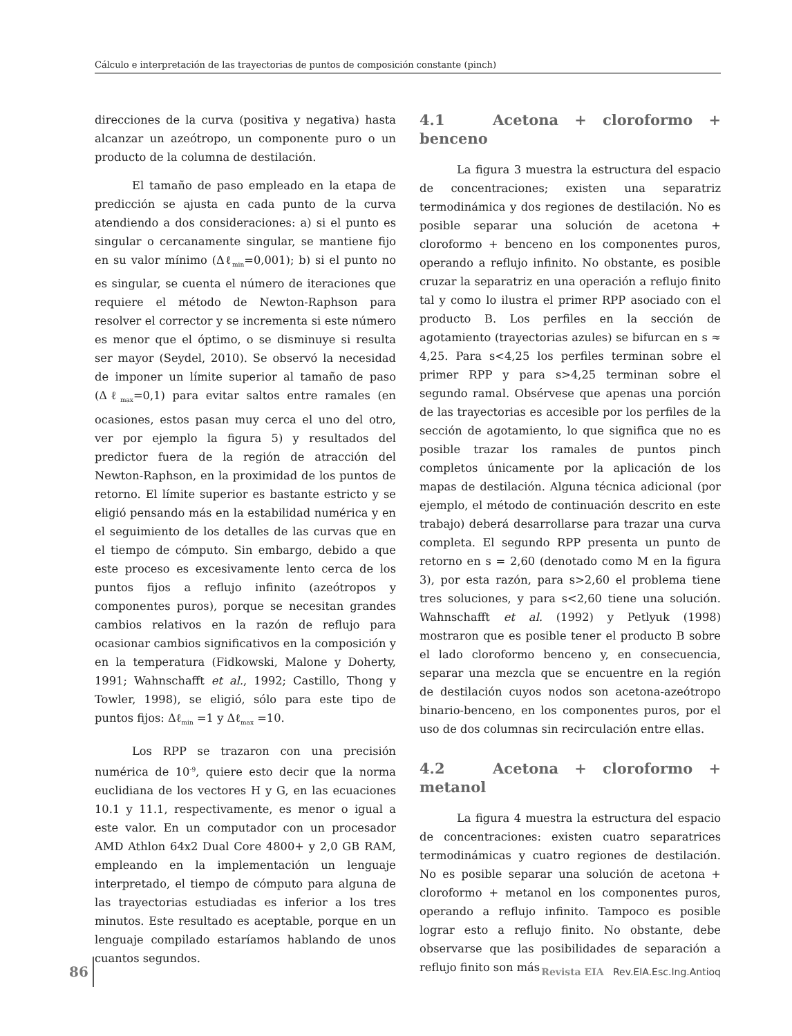Cálculo e interpretación de las trayectorias de puntos de composición constante (pinch)
direcciones de la curva (positiva y negativa) hasta alcanzar un azeótropo, un componente puro o un producto de la columna de destilación.
El tamaño de paso empleado en la etapa de predicción se ajusta en cada punto de la curva atendiendo a dos consideraciones: a) si el punto es singular o cercanamente singular, se mantiene fijo en su valor mínimo (Δℓ<sub>min</sub>=0,001); b) si el punto no es singular, se cuenta el número de iteraciones que requiere el método de Newton-Raphson para resolver el corrector y se incrementa si este número es menor que el óptimo, o se disminuye si resulta ser mayor (Seydel, 2010). Se observó la necesidad de imponer un límite superior al tamaño de paso (Δℓ<sub>max</sub>=0,1) para evitar saltos entre ramales (en ocasiones, estos pasan muy cerca el uno del otro, ver por ejemplo la figura 5) y resultados del predictor fuera de la región de atracción del Newton-Raphson, en la proximidad de los puntos de retorno. El límite superior es bastante estricto y se eligió pensando más en la estabilidad numérica y en el seguimiento de los detalles de las curvas que en el tiempo de cómputo. Sin embargo, debido a que este proceso es excesivamente lento cerca de los puntos fijos a reflujo infinito (azeótropos y componentes puros), porque se necesitan grandes cambios relativos en la razón de reflujo para ocasionar cambios significativos en la composición y en la temperatura (Fidkowski, Malone y Doherty, 1991; Wahnschafft et al., 1992; Castillo, Thong y Towler, 1998), se eligió, sólo para este tipo de puntos fijos: Δℓ<sub>min</sub> =1 y Δℓ<sub>max</sub> =10.
Los RPP se trazaron con una precisión numérica de 10<sup>-9</sup>, quiere esto decir que la norma euclidiana de los vectores H y G, en las ecuaciones 10.1 y 11.1, respectivamente, es menor o igual a este valor. En un computador con un procesador AMD Athlon 64x2 Dual Core 4800+ y 2,0 GB RAM, empleando en la implementación un lenguaje interpretado, el tiempo de cómputo para alguna de las trayectorias estudiadas es inferior a los tres minutos. Este resultado es aceptable, porque en un lenguaje compilado estaríamos hablando de unos cuantos segundos.
4.1 Acetona + cloroformo + benceno
La figura 3 muestra la estructura del espacio de concentraciones; existen una separatriz termodinámica y dos regiones de destilación. No es posible separar una solución de acetona + cloroformo + benceno en los componentes puros, operando a reflujo infinito. No obstante, es posible cruzar la separatriz en una operación a reflujo finito tal y como lo ilustra el primer RPP asociado con el producto B. Los perfiles en la sección de agotamiento (trayectorias azules) se bifurcan en s ≈ 4,25. Para s<4,25 los perfiles terminan sobre el primer RPP y para s>4,25 terminan sobre el segundo ramal. Obsérvese que apenas una porción de las trayectorias es accesible por los perfiles de la sección de agotamiento, lo que significa que no es posible trazar los ramales de puntos pinch completos únicamente por la aplicación de los mapas de destilación. Alguna técnica adicional (por ejemplo, el método de continuación descrito en este trabajo) deberá desarrollarse para trazar una curva completa. El segundo RPP presenta un punto de retorno en s = 2,60 (denotado como M en la figura 3), por esta razón, para s>2,60 el problema tiene tres soluciones, y para s<2,60 tiene una solución. Wahnschafft et al. (1992) y Petlyuk (1998) mostraron que es posible tener el producto B sobre el lado cloroformo benceno y, en consecuencia, separar una mezcla que se encuentre en la región de destilación cuyos nodos son acetona-azeótropo binario-benceno, en los componentes puros, por el uso de dos columnas sin recirculación entre ellas.
4.2 Acetona + cloroformo + metanol
La figura 4 muestra la estructura del espacio de concentraciones: existen cuatro separatrices termodinámicas y cuatro regiones de destilación. No es posible separar una solución de acetona + cloroformo + metanol en los componentes puros, operando a reflujo infinito. Tampoco es posible lograr esto a reflujo finito. No obstante, debe observarse que las posibilidades de separación a reflujo finito son más
86 Revista EIA Rev.EIA.Esc.Ing.Antioq